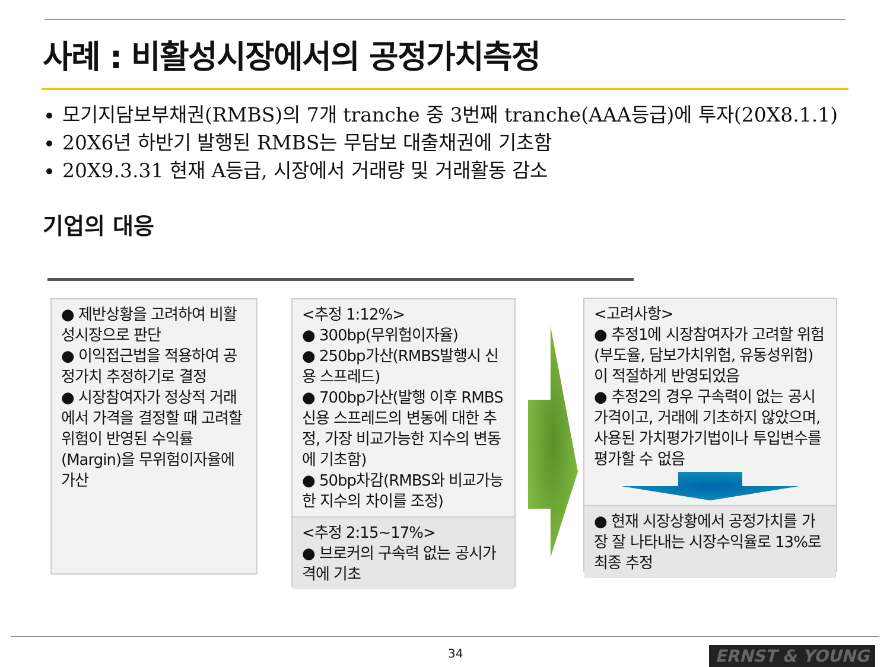사례 : 비활성시장에서의 공정가치측정
모기지담보부채권(RMBS)의 7개 tranche 중 3번째 tranche(AAA등급)에 투자(20X8.1.1)
20X6년 하반기 발행된 RMBS는 무담보 대출채권에 기초함
20X9.3.31 현재 A등급, 시장에서 거래량 및 거래활동 감소
기업의 대응
● 제반상황을 고려하여 비활성시장으로 판단
● 이익접근법을 적용하여 공정가치 추정하기로 결정
● 시장참여자가 정상적 거래에서 가격을 결정할 때 고려할 위험이 반영된 수익률(Margin)을 무위험이자율에 가산
<추정 1:12%>
● 300bp(무위험이자율)
● 250bp가산(RMBS발행시 신용 스프레드)
● 700bp가산(발행 이후 RMBS 신용 스프레드의 변동에 대한 추정, 가장 비교가능한 지수의 변동에 기초함)
● 50bp차감(RMBS와 비교가능한 지수의 차이를 조정)
<추정 2:15~17%>
● 브로커의 구속력 없는 공시가격에 기초
<고려사항>
● 추정1에 시장참여자가 고려할 위험(부도율, 담보가치위험, 유동성위험)이 적절하게 반영되었음
● 추정2의 경우 구속력이 없는 공시가격이고, 거래에 기초하지 않았으며, 사용된 가치평가기법이나 투입변수를 평가할 수 없음
● 현재 시장상황에서 공정가치를 가장 잘 나타내는 시장수익율로 13%로 최종 추정
34 ERNST & YOUNG